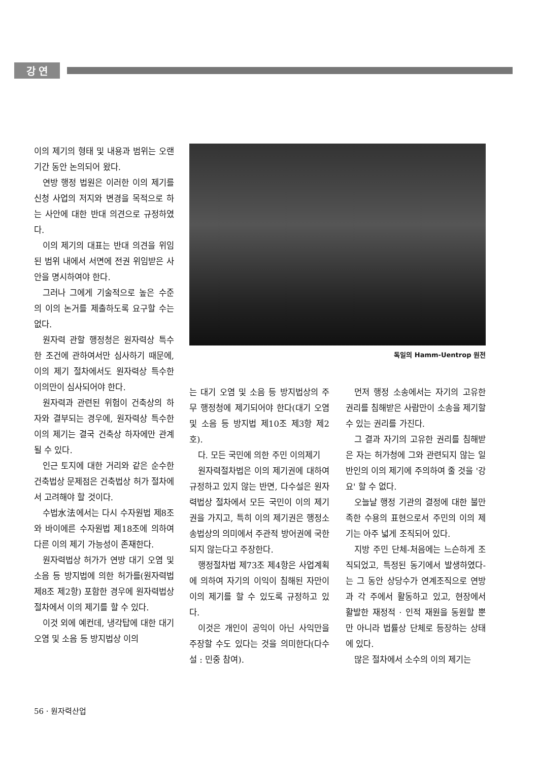강 연
이의 제기의 형태 및 내용과 범위는 오랜 기간 동안 논의되어 왔다.
연방 행정 법원은 이러한 이의 제기를 신청 사업의 저지와 변경을 목적으로 하는 사안에 대한 반대 의견으로 규정하였다.
이의 제기의 대표는 반대 의견을 위임된 범위 내에서 서면에 전권 위임받은 사안을 명시하여야 한다.
그러나 그에게 기술적으로 높은 수준의 이의 논거를 제출하도록 요구할 수는 없다.
원자력 관할 행정청은 원자력상 특수한 조건에 관하여서만 심사하기 때문에, 이의 제기 절차에서도 원자력상 특수한 이의만이 심사되어야 한다.
원자력과 관련된 위험이 건축상의 하자와 결부되는 경우에, 원자력상 특수한 이의 제기는 결국 건축상 하자에만 관계될 수 있다.
인근 토지에 대한 거리와 같은 순수한 건축법상 문제점은 건축법상 허가 절차에서 고려해야 할 것이다.
수법水法에서는 다시 수자원법 제8조와 바이에른 수자원법 제18조에 의하여 다른 이의 제기 가능성이 존재한다.
원자력법상 허가가 연방 대기 오염 및 소음 등 방지법에 의한 허가를(원자력법 제8조 제2항) 포함한 경우에 원자력법상 절차에서 이의 제기를 할 수 있다.
이것 외에 예컨데, 냉각탑에 대한 대기 오염 및 소음 등 방지법상 이의
독일의 Hamm-Uentrop 원전
는 대기 오염 및 소음 등 방지법상의 주무 행정청에 제기되어야 한다(대기 오염 및 소음 등 방지법 제10조 제3항 제2호).
다. 모든 국민에 의한 주민 이의제기
원자력절차법은 이의 제기권에 대하여 규정하고 있지 않는 반면, 다수설은 원자력법상 절차에서 모든 국민이 이의 제기권을 가지고, 특히 이의 제기권은 행정소송법상의 의미에서 주관적 방어권에 국한되지 않는다고 주장한다.
행정절차법 제73조 제4항은 사업계획에 의하여 자기의 이익이 침해된 자만이 이의 제기를 할 수 있도록 규정하고 있다.
이것은 개인이 공익이 아닌 사익만을 주장할 수도 있다는 것을 의미한다(다수설 : 민중 참여).
먼저 행정 소송에서는 자기의 고유한 권리를 침해받은 사람만이 소송을 제기할 수 있는 권리를 가진다.
그 결과 자기의 고유한 권리를 침해받은 자는 허가청에 그와 관련되지 않는 일반인의 이의 제기에 주의하여 줄 것을 '강요' 할 수 없다.
오늘날 행정 기관의 결정에 대한 불만족한 수용의 표현으로서 주민의 이의 제기는 아주 넓게 조직되어 있다.
지방 주민 단체-처음에는 느슨하게 조직되었고, 특정된 동기에서 발생하였다-는 그 동안 상당수가 연계조직으로 연방과 각 주에서 활동하고 있고, 현장에서 활발한 재정적 · 인적 재원을 동원할 뿐만 아니라 법률상 단체로 등장하는 상태에 있다.
많은 절차에서 소수의 이의 제기는
56 · 원자력산업